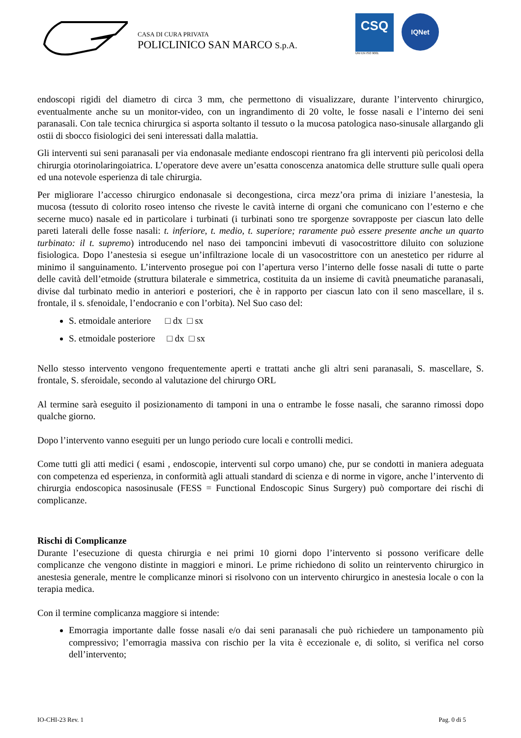CASA DI CURA PRIVATA
POLICLINICO SAN MARCO S.p.A.
CSQ
UNI EN ISO 9001
IQNet
endoscopi rigidi del diametro di circa 3 mm, che permettono di visualizzare, durante l’intervento chirurgico, eventualmente anche su un monitor-video, con un ingrandimento di 20 volte, le fosse nasali e l’interno dei seni paranasali. Con tale tecnica chirurgica si asporta soltanto il tessuto o la mucosa patologica naso-sinusale allargando gli ostii di sbocco fisiologici dei seni interessati dalla malattia.
Gli interventi sui seni paranasali per via endonasale mediante endoscopi rientrano fra gli interventi più pericolosi della chirurgia otorinolaringoiatrica. L’operatore deve avere un’esatta conoscenza anatomica delle strutture sulle quali opera ed una notevole esperienza di tale chirurgia.
Per migliorare l’accesso chirurgico endonasale si decongestiona, circa mezz’ora prima di iniziare l’anestesia, la mucosa (tessuto di colorito roseo intenso che riveste le cavità interne di organi che comunicano con l’esterno e che secerne muco) nasale ed in particolare i turbinati (i turbinati sono tre sporgenze sovrapposte per ciascun lato delle pareti laterali delle fosse nasali: t. inferiore, t. medio, t. superiore; raramente può essere presente anche un quarto turbinato: il t. supremo) introducendo nel naso dei tamponcini imbevuti di vasocostrittore diluito con soluzione fisiologica. Dopo l’anestesia si esegue un’infiltrazione locale di un vasocostrittore con un anestetico per ridurre al minimo il sanguinamento. L’intervento prosegue poi con l’apertura verso l’interno delle fosse nasali di tutte o parte delle cavità dell’etmoide (struttura bilaterale e simmetrica, costituita da un insieme di cavità pneumatiche paranasali, divise dal turbinato medio in anteriori e posteriori, che è in rapporto per ciascun lato con il seno mascellare, il s. frontale, il s. sfenoidale, l’endocranio e con l’orbita). Nel Suo caso del:
S. etmoidale anteriore □ dx □ sx
S. etmoidale posteriore □ dx □ sx
Nello stesso intervento vengono frequentemente aperti e trattati anche gli altri seni paranasali, S. mascellare, S. frontale, S. sferoidale, secondo al valutazione del chirurgo ORL
Al termine sarà eseguito il posizionamento di tamponi in una o entrambe le fosse nasali, che saranno rimossi dopo qualche giorno.
Dopo l’intervento vanno eseguiti per un lungo periodo cure locali e controlli medici.
Come tutti gli atti medici ( esami , endoscopie, interventi sul corpo umano) che, pur se condotti in maniera adeguata con competenza ed esperienza, in conformità agli attuali standard di scienza e di norme in vigore, anche l’intervento di chirurgia endoscopica nasosinusale (FESS = Functional Endoscopic Sinus Surgery) può comportare dei rischi di complicanze.
Rischi di Complicanze
Durante l’esecuzione di questa chirurgia e nei primi 10 giorni dopo l’intervento si possono verificare delle complicanze che vengono distinte in maggiori e minori. Le prime richiedono di solito un reintervento chirurgico in anestesia generale, mentre le complicanze minori si risolvono con un intervento chirurgico in anestesia locale o con la terapia medica.
Con il termine complicanza maggiore si intende:
Emorragia importante dalle fosse nasali e/o dai seni paranasali che può richiedere un tamponamento più compressivo; l’emorragia massiva con rischio per la vita è eccezionale e, di solito, si verifica nel corso dell’intervento;
IO-CHI-23 Rev. 1 Pag. 0 di 5